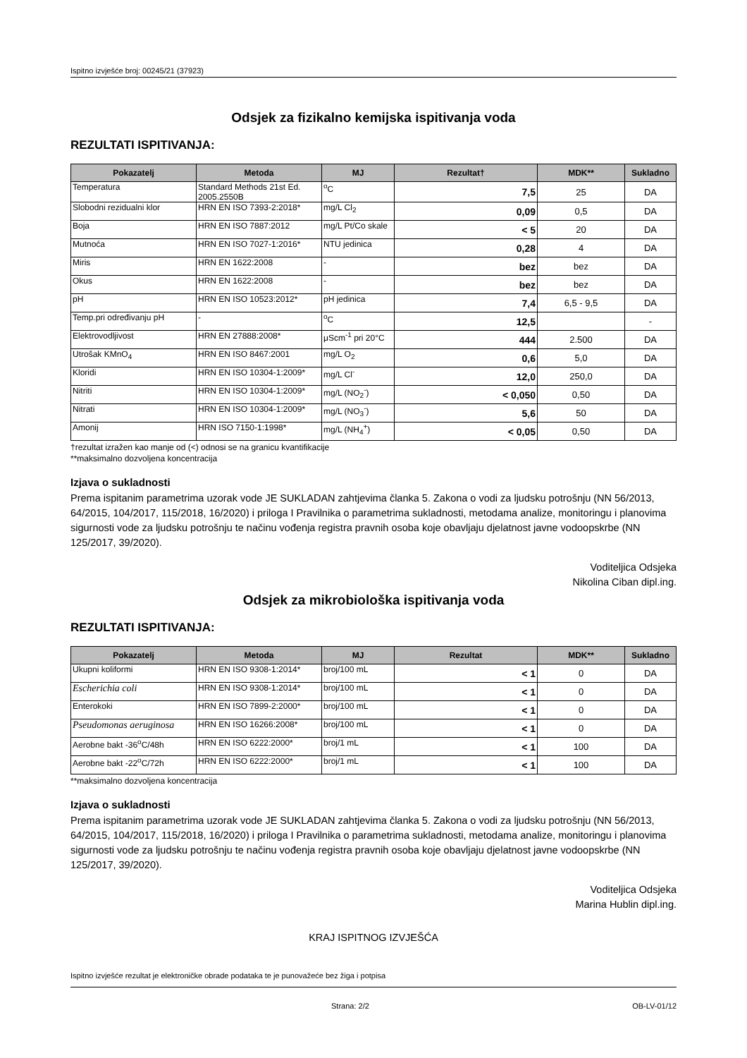Ispitno izvješće broj: 00245/21 (37923)
Odsjek za fizikalno kemijska ispitivanja voda
REZULTATI ISPITIVANJA:
| Pokazatelj | Metoda | MJ | Rezultat† | MDK** | Sukladno |
| --- | --- | --- | --- | --- | --- |
| Temperatura | Standard Methods 21st Ed. 2005.2550B | <sup>o</sup> C | 7,5 | 25 | DA |
| Slobodni rezidualni klor | HRN EN ISO 7393-2:2018* | mg/L Cl<sub>2</sub> | 0,09 | 0,5 | DA |
| Boja | HRN EN ISO 7887:2012 | mg/L Pt/Co skale | < 5 | 20 | DA |
| Mutnoća | HRN EN ISO 7027-1:2016* | NTU jedinica | 0,28 | 4 | DA |
| Miris | HRN EN 1622:2008 | - | bez | bez | DA |
| Okus | HRN EN 1622:2008 | - | bez | bez | DA |
| pH | HRN EN ISO 10523:2012* | pH jedinica | 7,4 | 6,5 - 9,5 | DA |
| Temp.pri određivanju pH | - | <sup>o</sup> C | 12,5 | | - |
| Elektrovodljivost | HRN EN 27888:2008* | μScm<sup>-1</sup> pri 20°C | 444 | 2.500 | DA |
| Utrošak KMnO<sub>4</sub> | HRN EN ISO 8467:2001 | mg/L O<sub>2</sub> | 0,6 | 5,0 | DA |
| Kloridi | HRN EN ISO 10304-1:2009* | mg/L Cl<sup>-</sup> | 12,0 | 250,0 | DA |
| Nitriti | HRN EN ISO 10304-1:2009* | mg/L (NO<sub>2</sub><sup>-</sup>) | < 0,050 | 0,50 | DA |
| Nitrati | HRN EN ISO 10304-1:2009* | mg/L (NO<sub>3</sub><sup>-</sup>) | 5,6 | 50 | DA |
| Amonij | HRN ISO 7150-1:1998* | mg/L (NH<sub>4</sub><sup>+</sup>) | < 0,05 | 0,50 | DA |
†rezultat izražen kao manje od (<) odnosi se na granicu kvantifikacije
**maksimalno dozvoljena koncentracija
Izjava o sukladnosti
Prema ispitanim parametrima uzorak vode JE SUKLADAN zahtjevima članka 5. Zakona o vodi za ljudsku potrošnju (NN 56/2013, 64/2015, 104/2017, 115/2018, 16/2020) i priloga I Pravilnika o parametrima sukladnosti, metodama analize, monitoringu i planovima sigurnosti vode za ljudsku potrošnju te načinu vođenja registra pravnih osoba koje obavljaju djelatnost javne vodoopskrbe (NN 125/2017, 39/2020).
Voditeljica Odsjeka
Nikolina Ciban dipl.ing.
Odsjek za mikrobiološka ispitivanja voda
REZULTATI ISPITIVANJA:
| Pokazatelj | Metoda | MJ | Rezultat | MDK** | Sukladno |
| --- | --- | --- | --- | --- | --- |
| Ukupni koliformi | HRN EN ISO 9308-1:2014* | broj/100 mL | < 1 | 0 | DA |
| Escherichia coli | HRN EN ISO 9308-1:2014* | broj/100 mL | < 1 | 0 | DA |
| Enterokoki | HRN EN ISO 7899-2:2000* | broj/100 mL | < 1 | 0 | DA |
| Pseudomonas aeruginosa | HRN EN ISO 16266:2008* | broj/100 mL | < 1 | 0 | DA |
| Aerobne bakt -36<sup>o</sup>C/48h | HRN EN ISO 6222:2000* | broj/1 mL | < 1 | 100 | DA |
| Aerobne bakt -22<sup>o</sup>C/72h | HRN EN ISO 6222:2000* | broj/1 mL | < 1 | 100 | DA |
**maksimalno dozvoljena koncentracija
Izjava o sukladnosti
Prema ispitanim parametrima uzorak vode JE SUKLADAN zahtjevima članka 5. Zakona o vodi za ljudsku potrošnju (NN 56/2013, 64/2015, 104/2017, 115/2018, 16/2020) i priloga I Pravilnika o parametrima sukladnosti, metodama analize, monitoringu i planovima sigurnosti vode za ljudsku potrošnju te načinu vođenja registra pravnih osoba koje obavljaju djelatnost javne vodoopskrbe (NN 125/2017, 39/2020).
Voditeljica Odsjeka
Marina Hublin dipl.ing.
KRAJ ISPITNOG IZVJEŠĆA
Ispitno izvješće rezultat je elektroničke obrade podataka te je punovažeće bez žiga i potpisa
Strana: 2/2 OB-LV-01/12